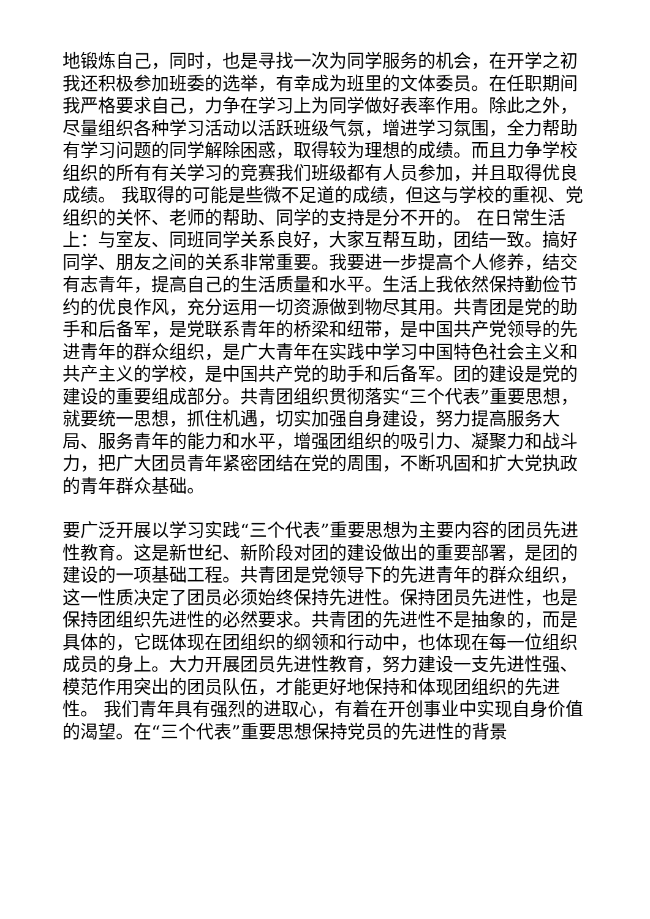地锻炼自己，同时，也是寻找一次为同学服务的机会，在开学之初我还积极参加班委的选举，有幸成为班里的文体委员。在任职期间我严格要求自己，力争在学习上为同学做好表率作用。除此之外，尽量组织各种学习活动以活跃班级气氛，增进学习氛围，全力帮助有学习问题的同学解除困惑，取得较为理想的成绩。而且力争学校组织的所有有关学习的竞赛我们班级都有人员参加，并且取得优良成绩。 我取得的可能是些微不足道的成绩，但这与学校的重视、党组织的关怀、老师的帮助、同学的支持是分不开的。 在日常生活上：与室友、同班同学关系良好，大家互帮互助，团结一致。搞好同学、朋友之间的关系非常重要。我要进一步提高个人修养，结交有志青年，提高自己的生活质量和水平。生活上我依然保持勤俭节约的优良作风，充分运用一切资源做到物尽其用。共青团是党的助手和后备军，是党联系青年的桥梁和纽带，是中国共产党领导的先进青年的群众组织，是广大青年在实践中学习中国特色社会主义和共产主义的学校，是中国共产党的助手和后备军。团的建设是党的建设的重要组成部分。共青团组织贯彻落实“三个代表”重要思想，就要统一思想，抓住机遇，切实加强自身建设，努力提高服务大局、服务青年的能力和水平，增强团组织的吸引力、凝聚力和战斗力，把广大团员青年紧密团结在党的周围，不断巩固和扩大党执政的青年群众基础。
要广泛开展以学习实践“三个代表”重要思想为主要内容的团员先进性教育。这是新世纪、新阶段对团的建设做出的重要部署，是团的建设的一项基础工程。共青团是党领导下的先进青年的群众组织，这一性质决定了团员必须始终保持先进性。保持团员先进性，也是保持团组织先进性的必然要求。共青团的先进性不是抽象的，而是具体的，它既体现在团组织的纲领和行动中，也体现在每一位组织成员的身上。大力开展团员先进性教育，努力建设一支先进性强、模范作用突出的团员队伍，才能更好地保持和体现团组织的先进性。 我们青年具有强烈的进取心，有着在开创事业中实现自身价值的渴望。在“三个代表”重要思想保持党员的先进性的背景